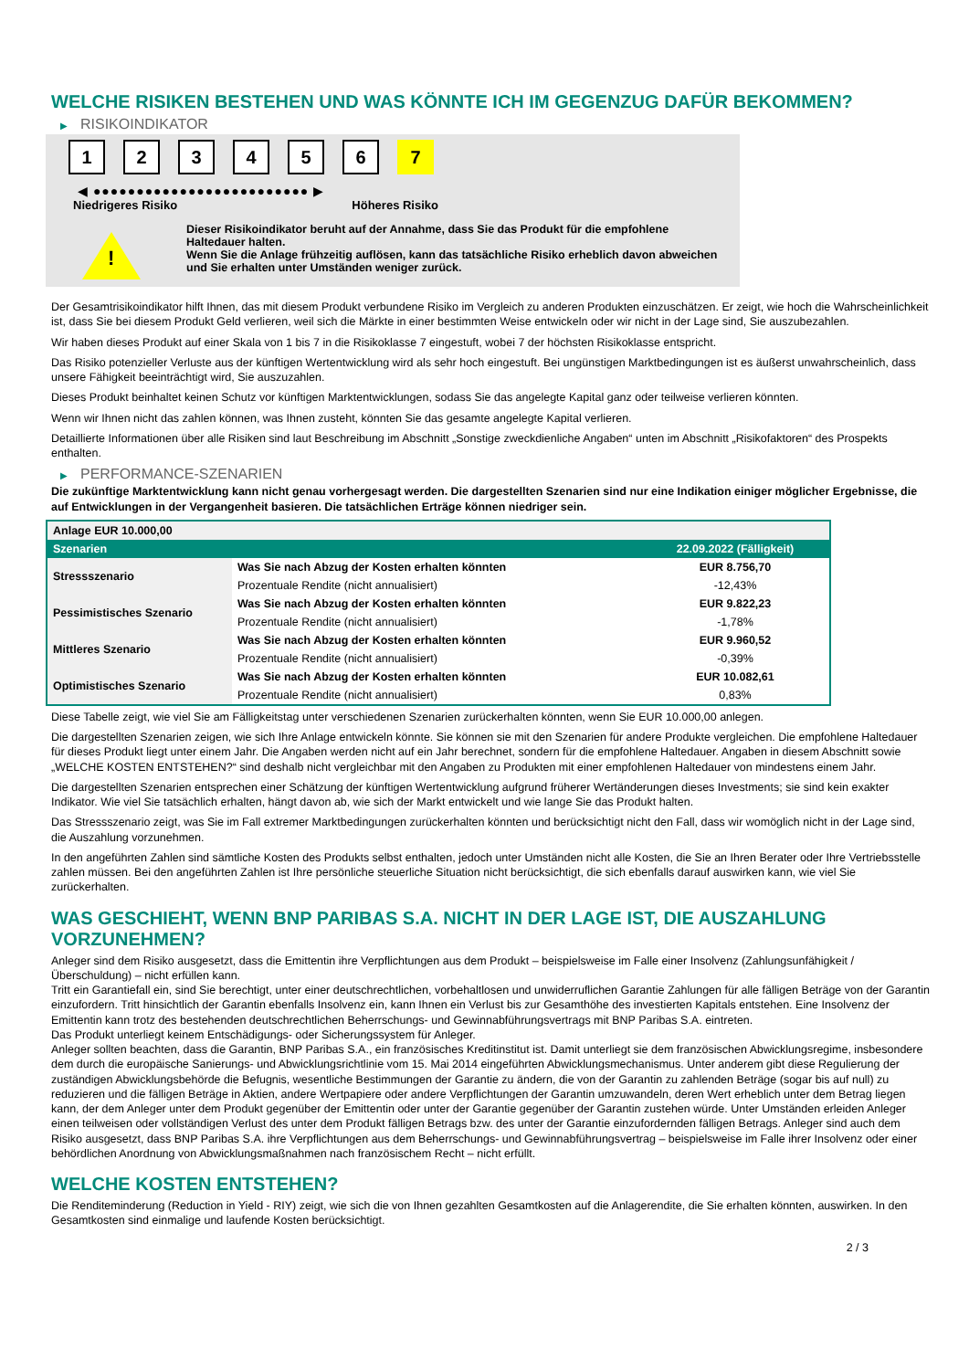WELCHE RISIKEN BESTEHEN UND WAS KÖNNTE ICH IM GEGENZUG DAFÜR BEKOMMEN?
▶ RISIKOINDIKATOR
1 2 3 4 5 6 7
◀ ●●●●●●●●●●●●●●●●●●●●●●●●● ▶
Niedrigeres Risiko Höheres Risiko
!
Dieser Risikoindikator beruht auf der Annahme, dass Sie das Produkt für die empfohlene Haltedauer halten.
Wenn Sie die Anlage frühzeitig auflösen, kann das tatsächliche Risiko erheblich davon abweichen und Sie erhalten unter Umständen weniger zurück.
Der Gesamtrisikoindikator hilft Ihnen, das mit diesem Produkt verbundene Risiko im Vergleich zu anderen Produkten einzuschätzen. Er zeigt, wie hoch die Wahrscheinlichkeit ist, dass Sie bei diesem Produkt Geld verlieren, weil sich die Märkte in einer bestimmten Weise entwickeln oder wir nicht in der Lage sind, Sie auszubezahlen.
Wir haben dieses Produkt auf einer Skala von 1 bis 7 in die Risikoklasse 7 eingestuft, wobei 7 der höchsten Risikoklasse entspricht.
Das Risiko potenzieller Verluste aus der künftigen Wertentwicklung wird als sehr hoch eingestuft. Bei ungünstigen Marktbedingungen ist es äußerst unwahrscheinlich, dass unsere Fähigkeit beeinträchtigt wird, Sie auszuzahlen.
Dieses Produkt beinhaltet keinen Schutz vor künftigen Marktentwicklungen, sodass Sie das angelegte Kapital ganz oder teilweise verlieren könnten.
Wenn wir Ihnen nicht das zahlen können, was Ihnen zusteht, könnten Sie das gesamte angelegte Kapital verlieren.
Detaillierte Informationen über alle Risiken sind laut Beschreibung im Abschnitt „Sonstige zweckdienliche Angaben“ unten im Abschnitt „Risikofaktoren“ des Prospekts enthalten.
▶ PERFORMANCE-SZENARIEN
Die zukünftige Marktentwicklung kann nicht genau vorhergesagt werden. Die dargestellten Szenarien sind nur eine Indikation einiger möglicher Ergebnisse, die auf Entwicklungen in der Vergangenheit basieren. Die tatsächlichen Erträge können niedriger sein.
| Anlage EUR 10.000,00 | | |
| --- | --- | --- |
| Szenarien | | 22.09.2022 (Fälligkeit) |
| Stressszenario | Was Sie nach Abzug der Kosten erhalten könnten | EUR 8.756,70 |
| | Prozentuale Rendite (nicht annualisiert) | -12,43% |
| Pessimistisches Szenario | Was Sie nach Abzug der Kosten erhalten könnten | EUR 9.822,23 |
| | Prozentuale Rendite (nicht annualisiert) | -1,78% |
| Mittleres Szenario | Was Sie nach Abzug der Kosten erhalten könnten | EUR 9.960,52 |
| | Prozentuale Rendite (nicht annualisiert) | -0,39% |
| Optimistisches Szenario | Was Sie nach Abzug der Kosten erhalten könnten | EUR 10.082,61 |
| | Prozentuale Rendite (nicht annualisiert) | 0,83% |
Diese Tabelle zeigt, wie viel Sie am Fälligkeitstag unter verschiedenen Szenarien zurückerhalten könnten, wenn Sie EUR 10.000,00 anlegen.
Die dargestellten Szenarien zeigen, wie sich Ihre Anlage entwickeln könnte. Sie können sie mit den Szenarien für andere Produkte vergleichen. Die empfohlene Haltedauer für dieses Produkt liegt unter einem Jahr. Die Angaben werden nicht auf ein Jahr berechnet, sondern für die empfohlene Haltedauer. Angaben in diesem Abschnitt sowie „WELCHE KOSTEN ENTSTEHEN?“ sind deshalb nicht vergleichbar mit den Angaben zu Produkten mit einer empfohlenen Haltedauer von mindestens einem Jahr.
Die dargestellten Szenarien entsprechen einer Schätzung der künftigen Wertentwicklung aufgrund früherer Wertänderungen dieses Investments; sie sind kein exakter Indikator. Wie viel Sie tatsächlich erhalten, hängt davon ab, wie sich der Markt entwickelt und wie lange Sie das Produkt halten.
Das Stressszenario zeigt, was Sie im Fall extremer Marktbedingungen zurückerhalten könnten und berücksichtigt nicht den Fall, dass wir womöglich nicht in der Lage sind, die Auszahlung vorzunehmen.
In den angeführten Zahlen sind sämtliche Kosten des Produkts selbst enthalten, jedoch unter Umständen nicht alle Kosten, die Sie an Ihren Berater oder Ihre Vertriebsstelle zahlen müssen. Bei den angeführten Zahlen ist Ihre persönliche steuerliche Situation nicht berücksichtigt, die sich ebenfalls darauf auswirken kann, wie viel Sie zurückerhalten.
WAS GESCHIEHT, WENN BNP PARIBAS S.A. NICHT IN DER LAGE IST, DIE AUSZAHLUNG VORZUNEHMEN?
Anleger sind dem Risiko ausgesetzt, dass die Emittentin ihre Verpflichtungen aus dem Produkt – beispielsweise im Falle einer Insolvenz (Zahlungsunfähigkeit / Überschuldung) – nicht erfüllen kann.
Tritt ein Garantiefall ein, sind Sie berechtigt, unter einer deutschrechtlichen, vorbehaltlosen und unwiderruflichen Garantie Zahlungen für alle fälligen Beträge von der Garantin einzufordern. Tritt hinsichtlich der Garantin ebenfalls Insolvenz ein, kann Ihnen ein Verlust bis zur Gesamthöhe des investierten Kapitals entstehen. Eine Insolvenz der Emittentin kann trotz des bestehenden deutschrechtlichen Beherrschungs- und Gewinnabführungsvertrags mit BNP Paribas S.A. eintreten.
Das Produkt unterliegt keinem Entschädigungs- oder Sicherungssystem für Anleger.
Anleger sollten beachten, dass die Garantin, BNP Paribas S.A., ein französisches Kreditinstitut ist. Damit unterliegt sie dem französischen Abwicklungsregime, insbesondere dem durch die europäische Sanierungs- und Abwicklungsrichtlinie vom 15. Mai 2014 eingeführten Abwicklungsmechanismus. Unter anderem gibt diese Regulierung der zuständigen Abwicklungsbehörde die Befugnis, wesentliche Bestimmungen der Garantie zu ändern, die von der Garantin zu zahlenden Beträge (sogar bis auf null) zu reduzieren und die fälligen Beträge in Aktien, andere Wertpapiere oder andere Verpflichtungen der Garantin umzuwandeln, deren Wert erheblich unter dem Betrag liegen kann, der dem Anleger unter dem Produkt gegenüber der Emittentin oder unter der Garantie gegenüber der Garantin zustehen würde. Unter Umständen erleiden Anleger einen teilweisen oder vollständigen Verlust des unter dem Produkt fälligen Betrags bzw. des unter der Garantie einzufordernden fälligen Betrags. Anleger sind auch dem Risiko ausgesetzt, dass BNP Paribas S.A. ihre Verpflichtungen aus dem Beherrschungs- und Gewinnabführungsvertrag – beispielsweise im Falle ihrer Insolvenz oder einer behördlichen Anordnung von Abwicklungsmaßnahmen nach französischem Recht – nicht erfüllt.
WELCHE KOSTEN ENTSTEHEN?
Die Renditeminderung (Reduction in Yield - RIY) zeigt, wie sich die von Ihnen gezahlten Gesamtkosten auf die Anlagerendite, die Sie erhalten könnten, auswirken. In den Gesamtkosten sind einmalige und laufende Kosten berücksichtigt.
2 / 3